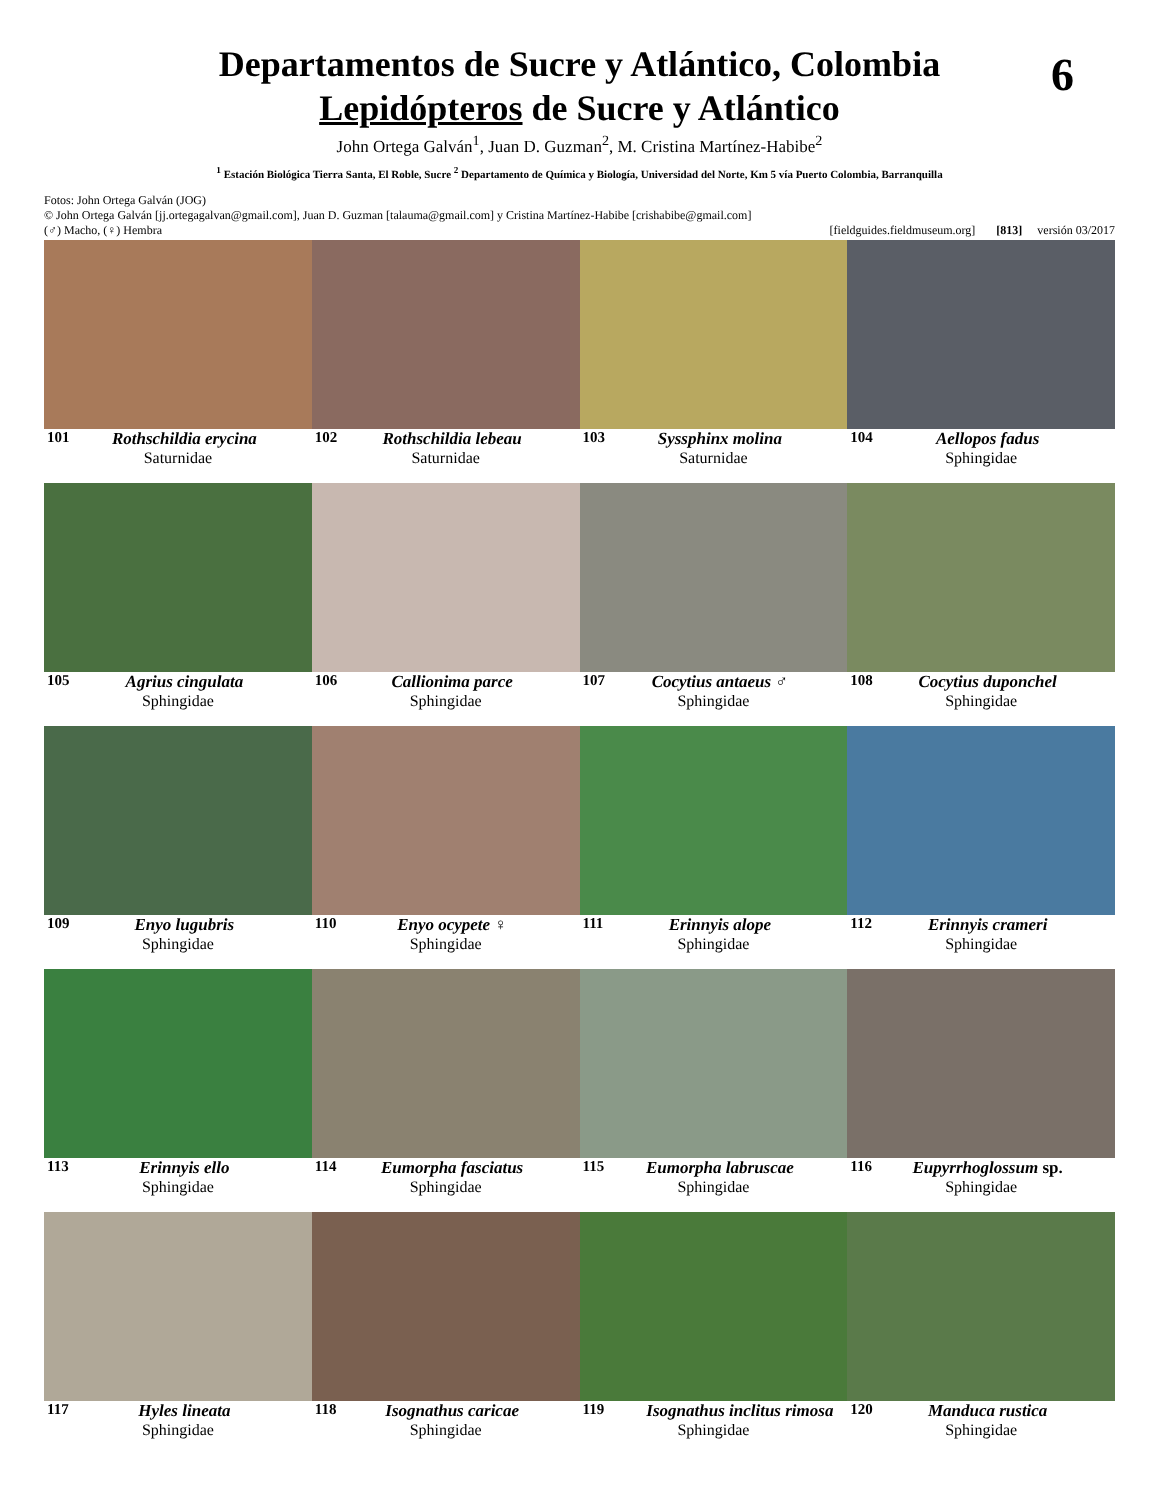Departamentos de Sucre y Atlántico, Colombia
Lepidópteros de Sucre y Atlántico
6
John Ortega Galván<sup>1</sup>, Juan D. Guzman<sup>2</sup>, M. Cristina Martínez-Habibe<sup>2</sup>
<sup>1</sup> Estación Biológica Tierra Santa, El Roble, Sucre <sup>2</sup> Departamento de Química y Biología, Universidad del Norte, Km 5 vía Puerto Colombia, Barranquilla
Fotos: John Ortega Galván (JOG)
© John Ortega Galván [jj.ortegagalvan@gmail.com], Juan D. Guzman [talauma@gmail.com] y Cristina Martínez-Habibe [crishabibe@gmail.com]
(♂) Macho, (♀) Hembra [fieldguides.fieldmuseum.org] [813] versión 03/2017
101 Rothschildia erycina
Saturnidae
102 Rothschildia lebeau
Saturnidae
103 Syssphinx molina
Saturnidae
104 Aellopos fadus
Sphingidae
105 Agrius cingulata
Sphingidae
106 Callionima parce
Sphingidae
107 Cocytius antaeus ♂
Sphingidae
108 Cocytius duponchel
Sphingidae
109 Enyo lugubris
Sphingidae
110 Enyo ocypete ♀
Sphingidae
111 Erinnyis alope
Sphingidae
112 Erinnyis crameri
Sphingidae
113 Erinnyis ello
Sphingidae
114 Eumorpha fasciatus
Sphingidae
115 Eumorpha labruscae
Sphingidae
116 Eupyrrhoglossum sp.
Sphingidae
117 Hyles lineata
Sphingidae
118 Isognathus caricae
Sphingidae
119 Isognathus inclitus rimosa
Sphingidae
120 Manduca rustica
Sphingidae